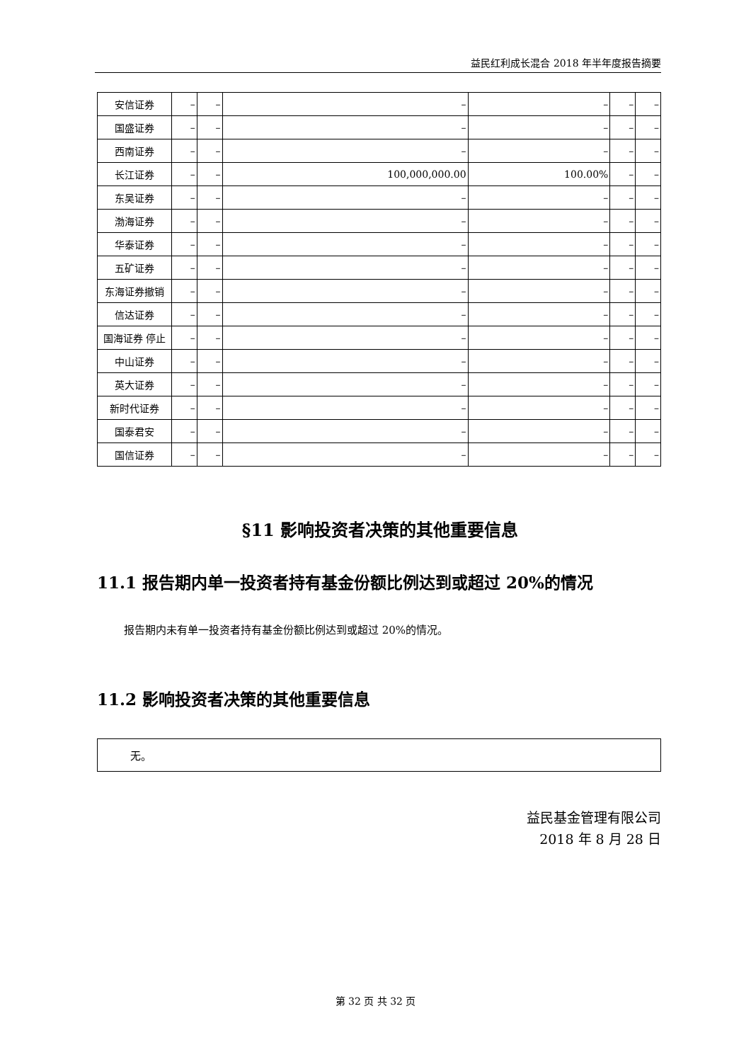益民红利成长混合 2018 年半年度报告摘要
| 安信证券 | – | – | – | – | – | – |
| 国盛证券 | – | – | – | – | – | – |
| 西南证券 | – | – | – | – | – | – |
| 长江证券 | – | – | 100,000,000.00 | 100.00% | – | – |
| 东吴证券 | – | – | – | – | – | – |
| 渤海证券 | – | – | – | – | – | – |
| 华泰证券 | – | – | – | – | – | – |
| 五矿证券 | – | – | – | – | – | – |
| 东海证券撤销 | – | – | – | – | – | – |
| 信达证券 | – | – | – | – | – | – |
| 国海证券 停止 | – | – | – | – | – | – |
| 中山证券 | – | – | – | – | – | – |
| 英大证券 | – | – | – | – | – | – |
| 新时代证券 | – | – | – | – | – | – |
| 国泰君安 | – | – | – | – | – | – |
| 国信证券 | – | – | – | – | – | – |
§11 影响投资者决策的其他重要信息
11.1 报告期内单一投资者持有基金份额比例达到或超过 20%的情况
报告期内未有单一投资者持有基金份额比例达到或超过 20%的情况。
11.2 影响投资者决策的其他重要信息
无。
益民基金管理有限公司
2018 年 8 月 28 日
第 32 页 共 32 页